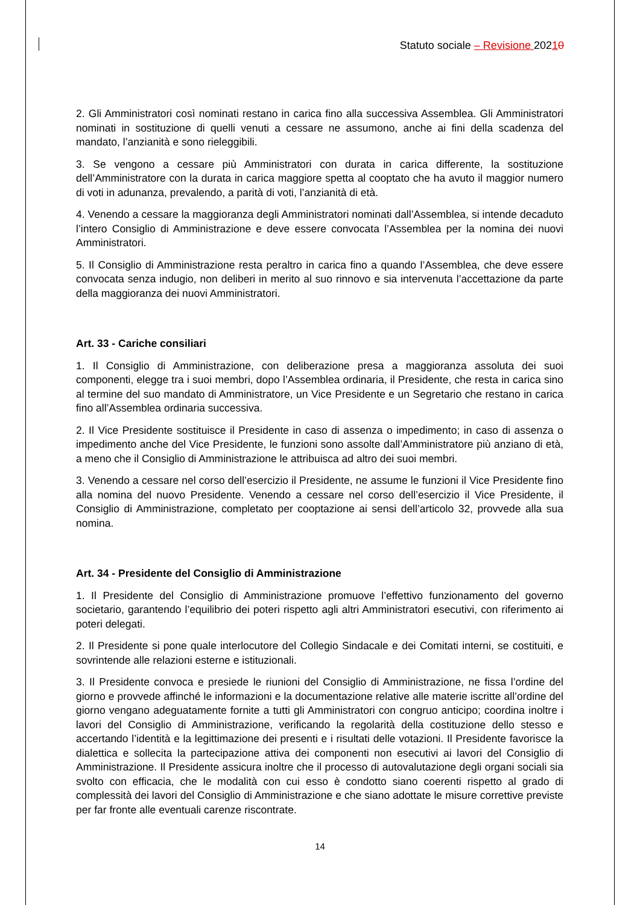Statuto sociale – Revisione 20210
2. Gli Amministratori così nominati restano in carica fino alla successiva Assemblea. Gli Amministratori nominati in sostituzione di quelli venuti a cessare ne assumono, anche ai fini della scadenza del mandato, l’anzianità e sono rieleggibili.
3. Se vengono a cessare più Amministratori con durata in carica differente, la sostituzione dell’Amministratore con la durata in carica maggiore spetta al cooptato che ha avuto il maggior numero di voti in adunanza, prevalendo, a parità di voti, l’anzianità di età.
4. Venendo a cessare la maggioranza degli Amministratori nominati dall’Assemblea, si intende decaduto l’intero Consiglio di Amministrazione e deve essere convocata l’Assemblea per la nomina dei nuovi Amministratori.
5. Il Consiglio di Amministrazione resta peraltro in carica fino a quando l’Assemblea, che deve essere convocata senza indugio, non deliberi in merito al suo rinnovo e sia intervenuta l’accettazione da parte della maggioranza dei nuovi Amministratori.
Art. 33 - Cariche consiliari
1. Il Consiglio di Amministrazione, con deliberazione presa a maggioranza assoluta dei suoi componenti, elegge tra i suoi membri, dopo l’Assemblea ordinaria, il Presidente, che resta in carica sino al termine del suo mandato di Amministratore, un Vice Presidente e un Segretario che restano in carica fino all’Assemblea ordinaria successiva.
2. Il Vice Presidente sostituisce il Presidente in caso di assenza o impedimento; in caso di assenza o impedimento anche del Vice Presidente, le funzioni sono assolte dall’Amministratore più anziano di età, a meno che il Consiglio di Amministrazione le attribuisca ad altro dei suoi membri.
3. Venendo a cessare nel corso dell’esercizio il Presidente, ne assume le funzioni il Vice Presidente fino alla nomina del nuovo Presidente. Venendo a cessare nel corso dell’esercizio il Vice Presidente, il Consiglio di Amministrazione, completato per cooptazione ai sensi dell’articolo 32, provvede alla sua nomina.
Art. 34 - Presidente del Consiglio di Amministrazione
1. Il Presidente del Consiglio di Amministrazione promuove l’effettivo funzionamento del governo societario, garantendo l’equilibrio dei poteri rispetto agli altri Amministratori esecutivi, con riferimento ai poteri delegati.
2. Il Presidente si pone quale interlocutore del Collegio Sindacale e dei Comitati interni, se costituiti, e sovrintende alle relazioni esterne e istituzionali.
3. Il Presidente convoca e presiede le riunioni del Consiglio di Amministrazione, ne fissa l’ordine del giorno e provvede affinché le informazioni e la documentazione relative alle materie iscritte all’ordine del giorno vengano adeguatamente fornite a tutti gli Amministratori con congruo anticipo; coordina inoltre i lavori del Consiglio di Amministrazione, verificando la regolarità della costituzione dello stesso e accertando l’identità e la legittimazione dei presenti e i risultati delle votazioni. Il Presidente favorisce la dialettica e sollecita la partecipazione attiva dei componenti non esecutivi ai lavori del Consiglio di Amministrazione. Il Presidente assicura inoltre che il processo di autovalutazione degli organi sociali sia svolto con efficacia, che le modalità con cui esso è condotto siano coerenti rispetto al grado di complessità dei lavori del Consiglio di Amministrazione e che siano adottate le misure correttive previste per far fronte alle eventuali carenze riscontrate.
14